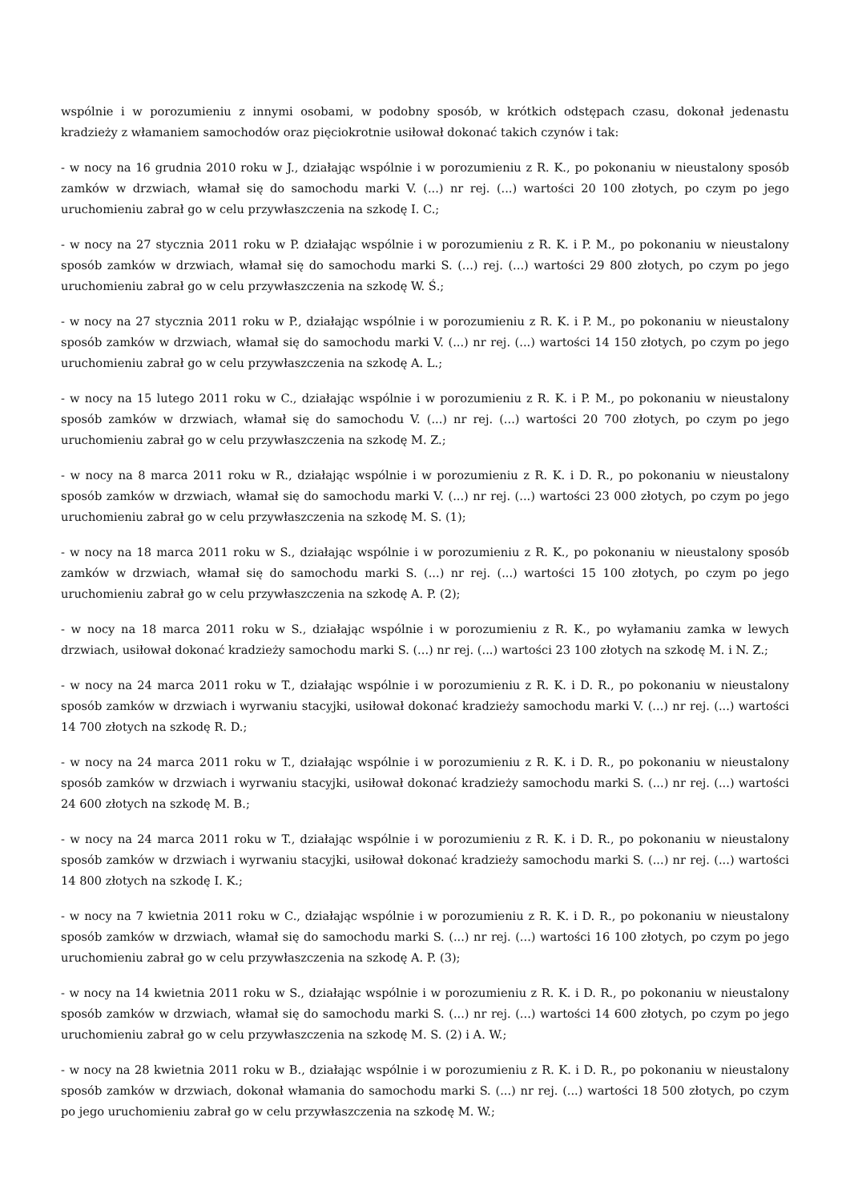wspólnie i w porozumieniu z innymi osobami, w podobny sposób, w krótkich odstępach czasu, dokonał jedenastu kradzieży z włamaniem samochodów oraz pięciokrotnie usiłował dokonać takich czynów i tak:
- w nocy na 16 grudnia 2010 roku w J., działając wspólnie i w porozumieniu z R. K., po pokonaniu w nieustalony sposób zamków w drzwiach, włamał się do samochodu marki V. (...) nr rej. (...) wartości 20 100 złotych, po czym po jego uruchomieniu zabrał go w celu przywłaszczenia na szkodę I. C.;
- w nocy na 27 stycznia 2011 roku w P. działając wspólnie i w porozumieniu z R. K. i P. M., po pokonaniu w nieustalony sposób zamków w drzwiach, włamał się do samochodu marki S. (...) rej. (...) wartości 29 800 złotych, po czym po jego uruchomieniu zabrał go w celu przywłaszczenia na szkodę W. Ś.;
- w nocy na 27 stycznia 2011 roku w P., działając wspólnie i w porozumieniu z R. K. i P. M., po pokonaniu w nieustalony sposób zamków w drzwiach, włamał się do samochodu marki V. (...) nr rej. (...) wartości 14 150 złotych, po czym po jego uruchomieniu zabrał go w celu przywłaszczenia na szkodę A. L.;
- w nocy na 15 lutego 2011 roku w C., działając wspólnie i w porozumieniu z R. K. i P. M., po pokonaniu w nieustalony sposób zamków w drzwiach, włamał się do samochodu V. (...) nr rej. (...) wartości 20 700 złotych, po czym po jego uruchomieniu zabrał go w celu przywłaszczenia na szkodę M. Z.;
- w nocy na 8 marca 2011 roku w R., działając wspólnie i w porozumieniu z R. K. i D. R., po pokonaniu w nieustalony sposób zamków w drzwiach, włamał się do samochodu marki V. (...) nr rej. (...) wartości 23 000 złotych, po czym po jego uruchomieniu zabrał go w celu przywłaszczenia na szkodę M. S. (1);
- w nocy na 18 marca 2011 roku w S., działając wspólnie i w porozumieniu z R. K., po pokonaniu w nieustalony sposób zamków w drzwiach, włamał się do samochodu marki S. (...) nr rej. (...) wartości 15 100 złotych, po czym po jego uruchomieniu zabrał go w celu przywłaszczenia na szkodę A. P. (2);
- w nocy na 18 marca 2011 roku w S., działając wspólnie i w porozumieniu z R. K., po wyłamaniu zamka w lewych drzwiach, usiłował dokonać kradzieży samochodu marki S. (...) nr rej. (...) wartości 23 100 złotych na szkodę M. i N. Z.;
- w nocy na 24 marca 2011 roku w T., działając wspólnie i w porozumieniu z R. K. i D. R., po pokonaniu w nieustalony sposób zamków w drzwiach i wyrwaniu stacyjki, usiłował dokonać kradzieży samochodu marki V. (...) nr rej. (...) wartości 14 700 złotych na szkodę R. D.;
- w nocy na 24 marca 2011 roku w T., działając wspólnie i w porozumieniu z R. K. i D. R., po pokonaniu w nieustalony sposób zamków w drzwiach i wyrwaniu stacyjki, usiłował dokonać kradzieży samochodu marki S. (...) nr rej. (...) wartości 24 600 złotych na szkodę M. B.;
- w nocy na 24 marca 2011 roku w T., działając wspólnie i w porozumieniu z R. K. i D. R., po pokonaniu w nieustalony sposób zamków w drzwiach i wyrwaniu stacyjki, usiłował dokonać kradzieży samochodu marki S. (...) nr rej. (...) wartości 14 800 złotych na szkodę I. K.;
- w nocy na 7 kwietnia 2011 roku w C., działając wspólnie i w porozumieniu z R. K. i D. R., po pokonaniu w nieustalony sposób zamków w drzwiach, włamał się do samochodu marki S. (...) nr rej. (...) wartości 16 100 złotych, po czym po jego uruchomieniu zabrał go w celu przywłaszczenia na szkodę A. P. (3);
- w nocy na 14 kwietnia 2011 roku w S., działając wspólnie i w porozumieniu z R. K. i D. R., po pokonaniu w nieustalony sposób zamków w drzwiach, włamał się do samochodu marki S. (...) nr rej. (...) wartości 14 600 złotych, po czym po jego uruchomieniu zabrał go w celu przywłaszczenia na szkodę M. S. (2) i A. W.;
- w nocy na 28 kwietnia 2011 roku w B., działając wspólnie i w porozumieniu z R. K. i D. R., po pokonaniu w nieustalony sposób zamków w drzwiach, dokonał włamania do samochodu marki S. (...) nr rej. (...) wartości 18 500 złotych, po czym po jego uruchomieniu zabrał go w celu przywłaszczenia na szkodę M. W.;